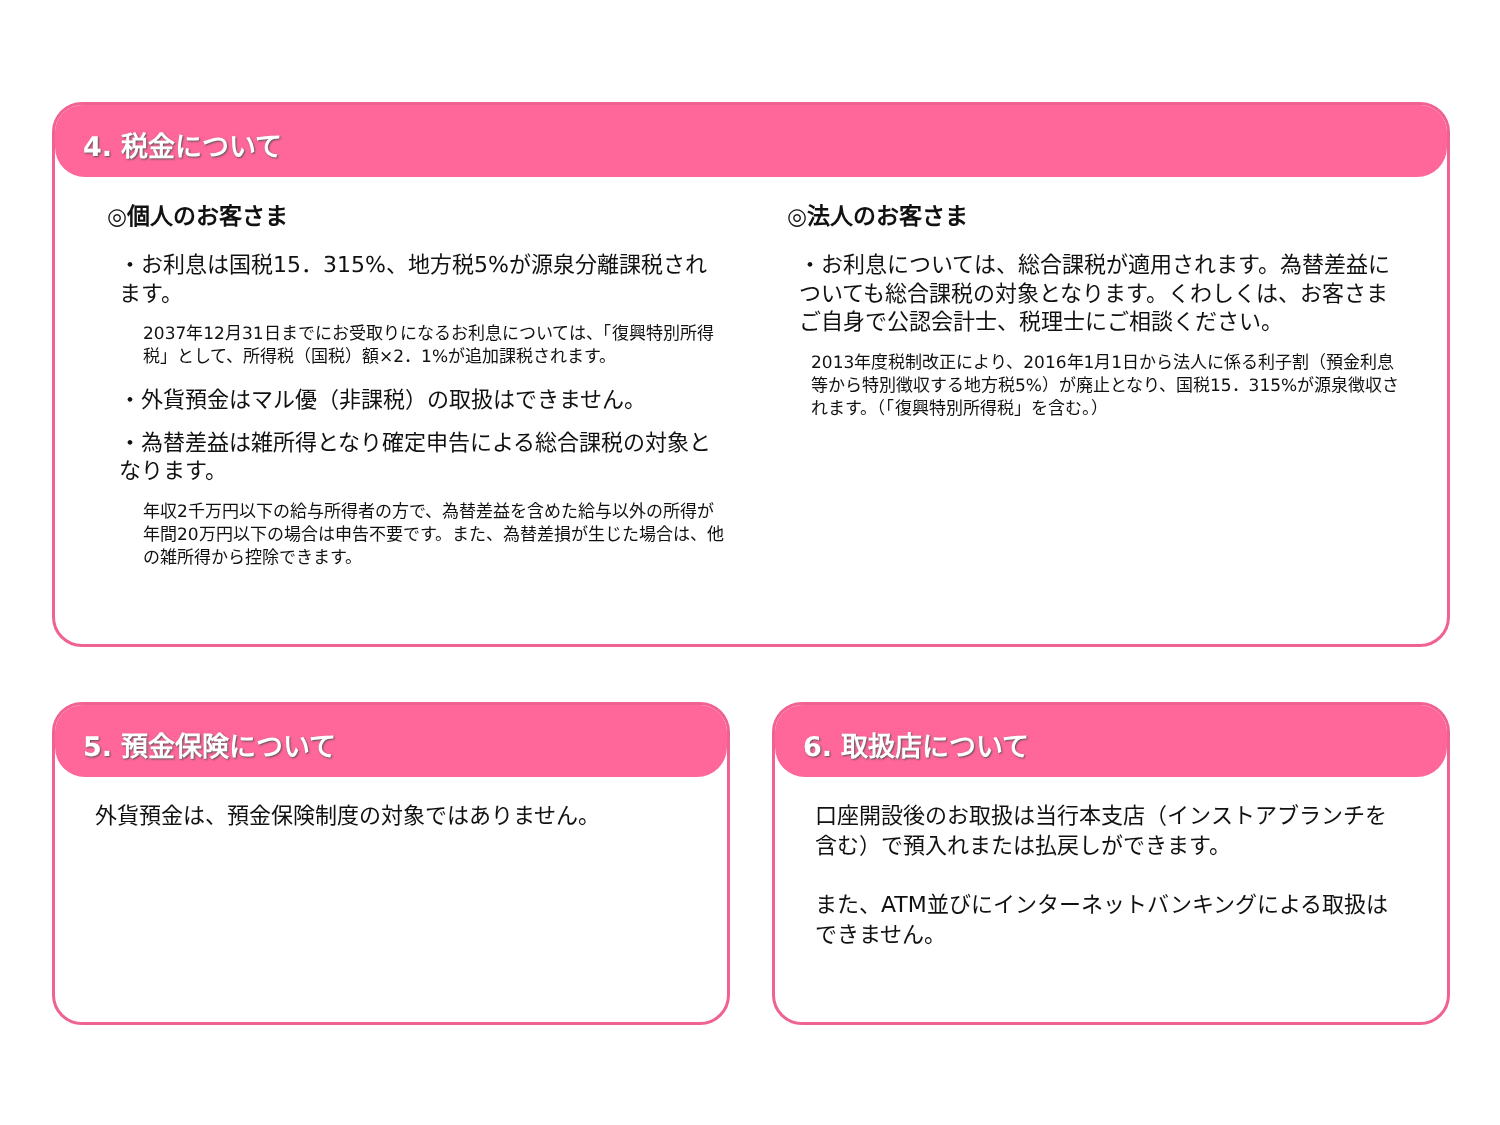4. 税金について
◎個人のお客さま
・お利息は国税15．315%、地方税5%が源泉分離課税されます。
2037年12月31日までにお受取りになるお利息については、「復興特別所得税」として、所得税（国税）額×2．1%が追加課税されます。
・外貨預金はマル優（非課税）の取扱はできません。
・為替差益は雑所得となり確定申告による総合課税の対象となります。
年収2千万円以下の給与所得者の方で、為替差益を含めた給与以外の所得が年間20万円以下の場合は申告不要です。また、為替差損が生じた場合は、他の雑所得から控除できます。
◎法人のお客さま
・お利息については、総合課税が適用されます。為替差益についても総合課税の対象となります。くわしくは、お客さまご自身で公認会計士、税理士にご相談ください。
2013年度税制改正により、2016年1月1日から法人に係る利子割（預金利息等から特別徴収する地方税5%）が廃止となり、国税15．315%が源泉徴収されます。（「復興特別所得税」を含む。）
5. 預金保険について
外貨預金は、預金保険制度の対象ではありません。
6. 取扱店について
口座開設後のお取扱は当行本支店（インストアブランチを含む）で預入れまたは払戻しができます。
また、ATM並びにインターネットバンキングによる取扱はできません。